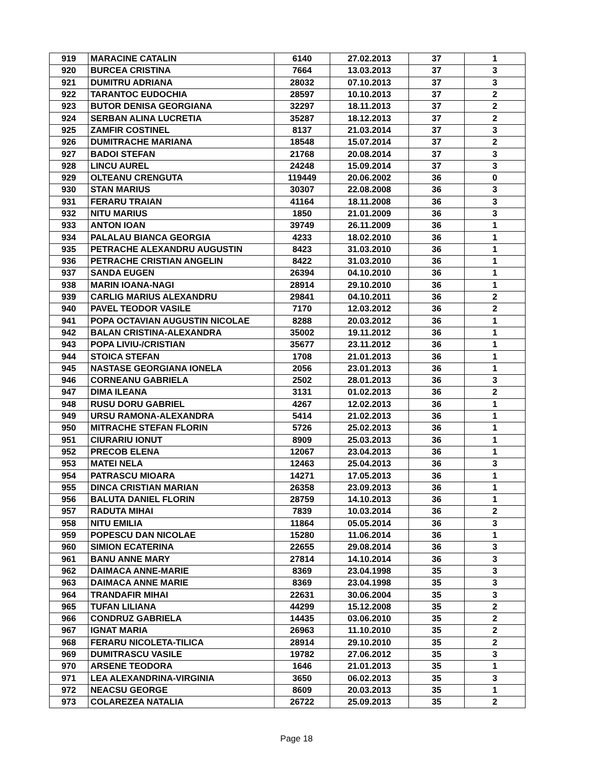| 919 | MARACINE CATALIN | 6140 | 27.02.2013 | 37 | 1 |
| 920 | BURCEA CRISTINA | 7664 | 13.03.2013 | 37 | 3 |
| 921 | DUMITRU ADRIANA | 28032 | 07.10.2013 | 37 | 3 |
| 922 | TARANTOC EUDOCHIA | 28597 | 10.10.2013 | 37 | 2 |
| 923 | BUTOR DENISA GEORGIANA | 32297 | 18.11.2013 | 37 | 2 |
| 924 | SERBAN ALINA LUCRETIA | 35287 | 18.12.2013 | 37 | 2 |
| 925 | ZAMFIR COSTINEL | 8137 | 21.03.2014 | 37 | 3 |
| 926 | DUMITRACHE MARIANA | 18548 | 15.07.2014 | 37 | 2 |
| 927 | BADOI STEFAN | 21768 | 20.08.2014 | 37 | 3 |
| 928 | LINCU AUREL | 24248 | 15.09.2014 | 37 | 3 |
| 929 | OLTEANU CRENGUTA | 119449 | 20.06.2002 | 36 | 0 |
| 930 | STAN MARIUS | 30307 | 22.08.2008 | 36 | 3 |
| 931 | FERARU TRAIAN | 41164 | 18.11.2008 | 36 | 3 |
| 932 | NITU MARIUS | 1850 | 21.01.2009 | 36 | 3 |
| 933 | ANTON IOAN | 39749 | 26.11.2009 | 36 | 1 |
| 934 | PALALAU BIANCA GEORGIA | 4233 | 18.02.2010 | 36 | 1 |
| 935 | PETRACHE ALEXANDRU AUGUSTIN | 8423 | 31.03.2010 | 36 | 1 |
| 936 | PETRACHE CRISTIAN ANGELIN | 8422 | 31.03.2010 | 36 | 1 |
| 937 | SANDA EUGEN | 26394 | 04.10.2010 | 36 | 1 |
| 938 | MARIN IOANA-NAGI | 28914 | 29.10.2010 | 36 | 1 |
| 939 | CARLIG MARIUS ALEXANDRU | 29841 | 04.10.2011 | 36 | 2 |
| 940 | PAVEL TEODOR VASILE | 7170 | 12.03.2012 | 36 | 2 |
| 941 | POPA OCTAVIAN AUGUSTIN NICOLAE | 8288 | 20.03.2012 | 36 | 1 |
| 942 | BALAN CRISTINA-ALEXANDRA | 35002 | 19.11.2012 | 36 | 1 |
| 943 | POPA LIVIU-/CRISTIAN | 35677 | 23.11.2012 | 36 | 1 |
| 944 | STOICA STEFAN | 1708 | 21.01.2013 | 36 | 1 |
| 945 | NASTASE GEORGIANA IONELA | 2056 | 23.01.2013 | 36 | 1 |
| 946 | CORNEANU GABRIELA | 2502 | 28.01.2013 | 36 | 3 |
| 947 | DIMA ILEANA | 3131 | 01.02.2013 | 36 | 2 |
| 948 | RUSU DORU GABRIEL | 4267 | 12.02.2013 | 36 | 1 |
| 949 | URSU RAMONA-ALEXANDRA | 5414 | 21.02.2013 | 36 | 1 |
| 950 | MITRACHE STEFAN FLORIN | 5726 | 25.02.2013 | 36 | 1 |
| 951 | CIURARIU IONUT | 8909 | 25.03.2013 | 36 | 1 |
| 952 | PRECOB ELENA | 12067 | 23.04.2013 | 36 | 1 |
| 953 | MATEI NELA | 12463 | 25.04.2013 | 36 | 3 |
| 954 | PATRASCU MIOARA | 14271 | 17.05.2013 | 36 | 1 |
| 955 | DINCA CRISTIAN MARIAN | 26358 | 23.09.2013 | 36 | 1 |
| 956 | BALUTA DANIEL FLORIN | 28759 | 14.10.2013 | 36 | 1 |
| 957 | RADUTA MIHAI | 7839 | 10.03.2014 | 36 | 2 |
| 958 | NITU EMILIA | 11864 | 05.05.2014 | 36 | 3 |
| 959 | POPESCU DAN NICOLAE | 15280 | 11.06.2014 | 36 | 1 |
| 960 | SIMION ECATERINA | 22655 | 29.08.2014 | 36 | 3 |
| 961 | BANU ANNE MARY | 27814 | 14.10.2014 | 36 | 3 |
| 962 | DAIMACA ANNE-MARIE | 8369 | 23.04.1998 | 35 | 3 |
| 963 | DAIMACA ANNE MARIE | 8369 | 23.04.1998 | 35 | 3 |
| 964 | TRANDAFIR MIHAI | 22631 | 30.06.2004 | 35 | 3 |
| 965 | TUFAN LILIANA | 44299 | 15.12.2008 | 35 | 2 |
| 966 | CONDRUZ GABRIELA | 14435 | 03.06.2010 | 35 | 2 |
| 967 | IGNAT MARIA | 26963 | 11.10.2010 | 35 | 2 |
| 968 | FERARU NICOLETA-TILICA | 28914 | 29.10.2010 | 35 | 2 |
| 969 | DUMITRASCU VASILE | 19782 | 27.06.2012 | 35 | 3 |
| 970 | ARSENE TEODORA | 1646 | 21.01.2013 | 35 | 1 |
| 971 | LEA ALEXANDRINA-VIRGINIA | 3650 | 06.02.2013 | 35 | 3 |
| 972 | NEACSU GEORGE | 8609 | 20.03.2013 | 35 | 1 |
| 973 | COLAREZEA NATALIA | 26722 | 25.09.2013 | 35 | 2 |
Page 18